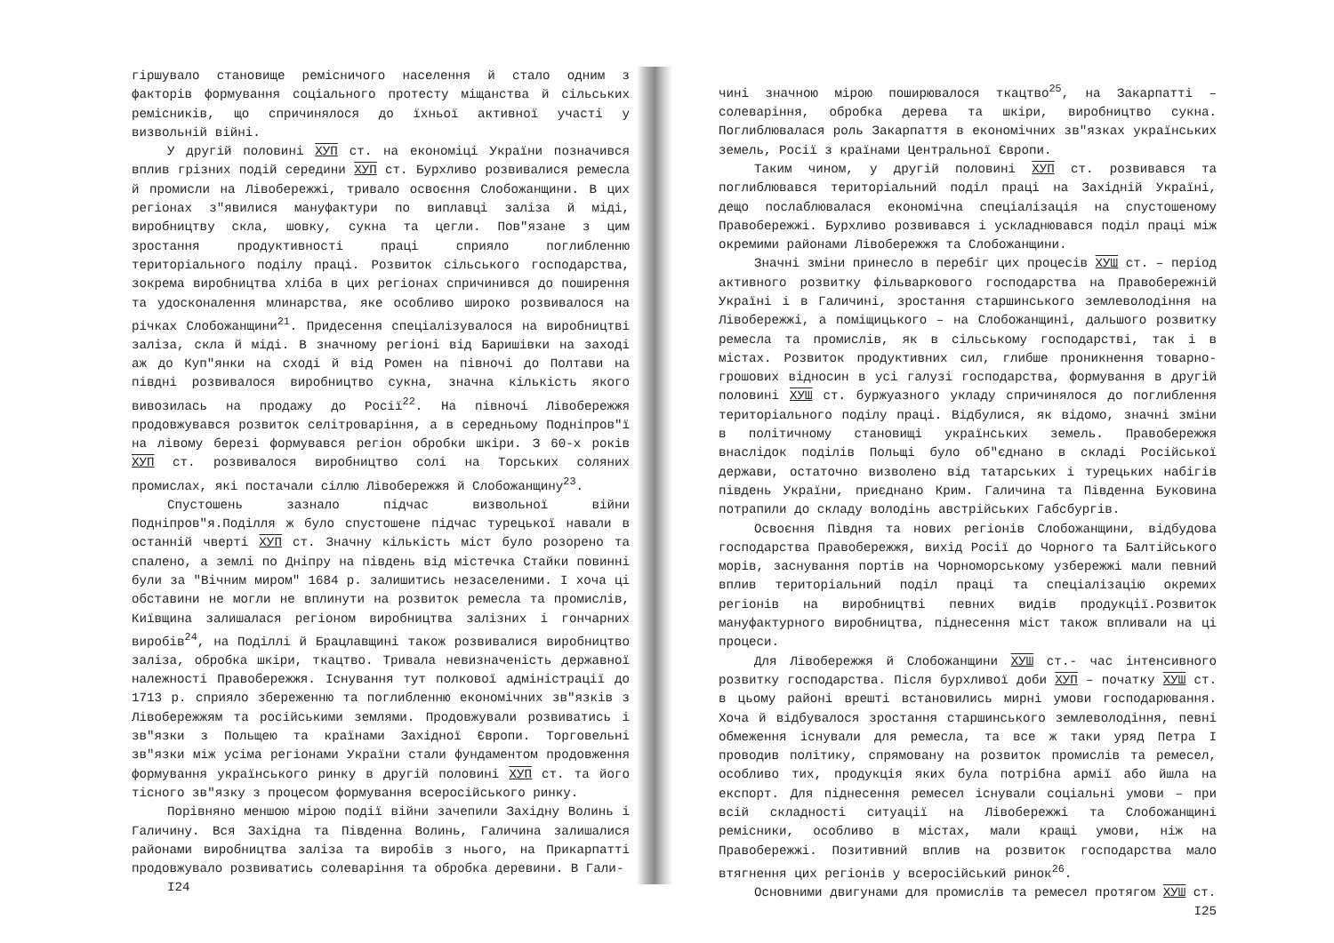гіршувало становище ремісничого населення й стало одним з факторів формування соціального протесту міщанства й сільських ремісників, що спричинялося до їхньої активної участі у визвольній війні.
У другій половині ХУП ст. на економіці України позначився вплив грізних подій середини ХУП ст. Бурхливо розвивалися ремесла й промисли на Лівобережжі, тривало освоєння Слобожанщини. В цих регіонах з"явилися мануфактури по виплавці заліза й міді, виробництву скла, шовку, сукна та цегли. Пов"язане з цим зростання продуктивності праці сприяло поглибленню територіального поділу праці. Розвиток сільського господарства, зокрема виробництва хліба в цих регіонах спричинився до поширення та удосконалення млинарства, яке особливо широко розвивалося на річках Слобожанщини<sup>21</sup>. Придесення спеціалізувалося на виробництві заліза, скла й міді. В значному регіоні від Баришівки на заході аж до Куп"янки на сході й від Ромен на півночі до Полтави на півдні розвивалося виробництво сукна, значна кількість якого вивозилась на продажу до Росії<sup>22</sup>. На півночі Лівобережжя продовжувався розвиток селітроваріння, а в середньому Подніпров"ї на лівому березі формувався регіон обробки шкіри. З 60-х років ХУП ст. розвивалося виробництво солі на Торських соляних промислах, які постачали сіллю Лівобережжя й Слобожанщину<sup>23</sup>.
Спустошень зазнало підчас визвольної війни Подніпров"я.Поділля ж було спустошене підчас турецької навали в останній чверті ХУП ст. Значну кількість міст було розорено та спалено, а землі по Дніпру на південь від містечка Стайки повинні були за "Вічним миром" 1684 р. залишитись незаселеними. І хоча ці обставини не могли не вплинути на розвиток ремесла та промислів, Київщина залишалася регіоном виробництва залізних і гончарних виробів<sup>24</sup>, на Поділлі й Брацлавщині також розвивалися виробництво заліза, обробка шкіри, ткацтво. Тривала невизначеність державної належності Правобережжя. Існування тут полкової адміністрації до 1713 р. сприяло збереженню та поглибленню економічних зв"язків з Лівобережжям та російськими землями. Продовжували розвиватись і зв"язки з Польщею та країнами Західної Європи. Торговельні зв"язки між усіма регіонами України стали фундаментом продовження формування українського ринку в другій половині ХУП ст. та його тісного зв"язку з процесом формування всеросійського ринку.
Порівняно меншою мірою події війни зачепили Західну Волинь і Галичину. Вся Західна та Південна Волинь, Галичина залишалися районами виробництва заліза та виробів з нього, на Прикарпатті продовжувало розвиватись солеваріння та обробка деревини. В Гали-
I24
чині значною мірою поширювалося ткацтво<sup>25</sup>, на Закарпатті – солеваріння, обробка дерева та шкіри, виробництво сукна. Поглиблювалася роль Закарпаття в економічних зв"язках українських земель, Росії з країнами Центральної Європи.
Таким чином, у другій половині ХУП ст. розвивався та поглиблювався територіальний поділ праці на Західній Україні, дещо послаблювалася економічна спеціалізація на спустошеному Правобережжі. Бурхливо розвивався і ускладнювався поділ праці між окремими районами Лівобережжя та Слобожанщини.
Значні зміни принесло в перебіг цих процесів ХУШ ст. – період активного розвитку фільваркового господарства на Правобережній Україні і в Галичині, зростання старшинського землеволодіння на Лівобережжі, а поміщицького – на Слобожанщині, дальшого розвитку ремесла та промислів, як в сільському господарстві, так і в містах. Розвиток продуктивних сил, глибше проникнення товарно-грошових відносин в усі галузі господарства, формування в другій половині ХУШ ст. буржуазного укладу спричинялося до поглиблення територіального поділу праці. Відбулися, як відомо, значні зміни в політичному становищі українських земель. Правобережжя внаслідок поділів Польщі було об"єднано в складі Російської держави, остаточно визволено від татарських і турецьких набігів південь України, приєднано Крим. Галичина та Південна Буковина потрапили до складу володінь австрійських Габсбургів.
Освоєння Півдня та нових регіонів Слобожанщини, відбудова господарства Правобережжя, вихід Росії до Чорного та Балтійського морів, заснування портів на Чорноморському узбережжі мали певний вплив територіальний поділ праці та спеціалізацію окремих регіонів на виробництві певних видів продукції.Розвиток мануфактурного виробництва, піднесення міст також впливали на ці процеси.
Для Лівобережжя й Слобожанщини ХУШ ст.- час інтенсивного розвитку господарства. Після бурхливої доби ХУП – початку ХУШ ст. в цьому районі врешті встановились мирні умови господарювання. Хоча й відбувалося зростання старшинського землеволодіння, певні обмеження існували для ремесла, та все ж таки уряд Петра І проводив політику, спрямовану на розвиток промислів та ремесел, особливо тих, продукція яких була потрібна армії або йшла на експорт. Для піднесення ремесел існували соціальні умови – при всій складності ситуації на Лівобережжі та Слобожанщині ремісники, особливо в містах, мали кращі умови, ніж на Правобережжі. Позитивний вплив на розвиток господарства мало втягнення цих регіонів у всеросійський ринок<sup>26</sup>.
Основними двигунами для промислів та ремесел протягом ХУШ ст.
I25